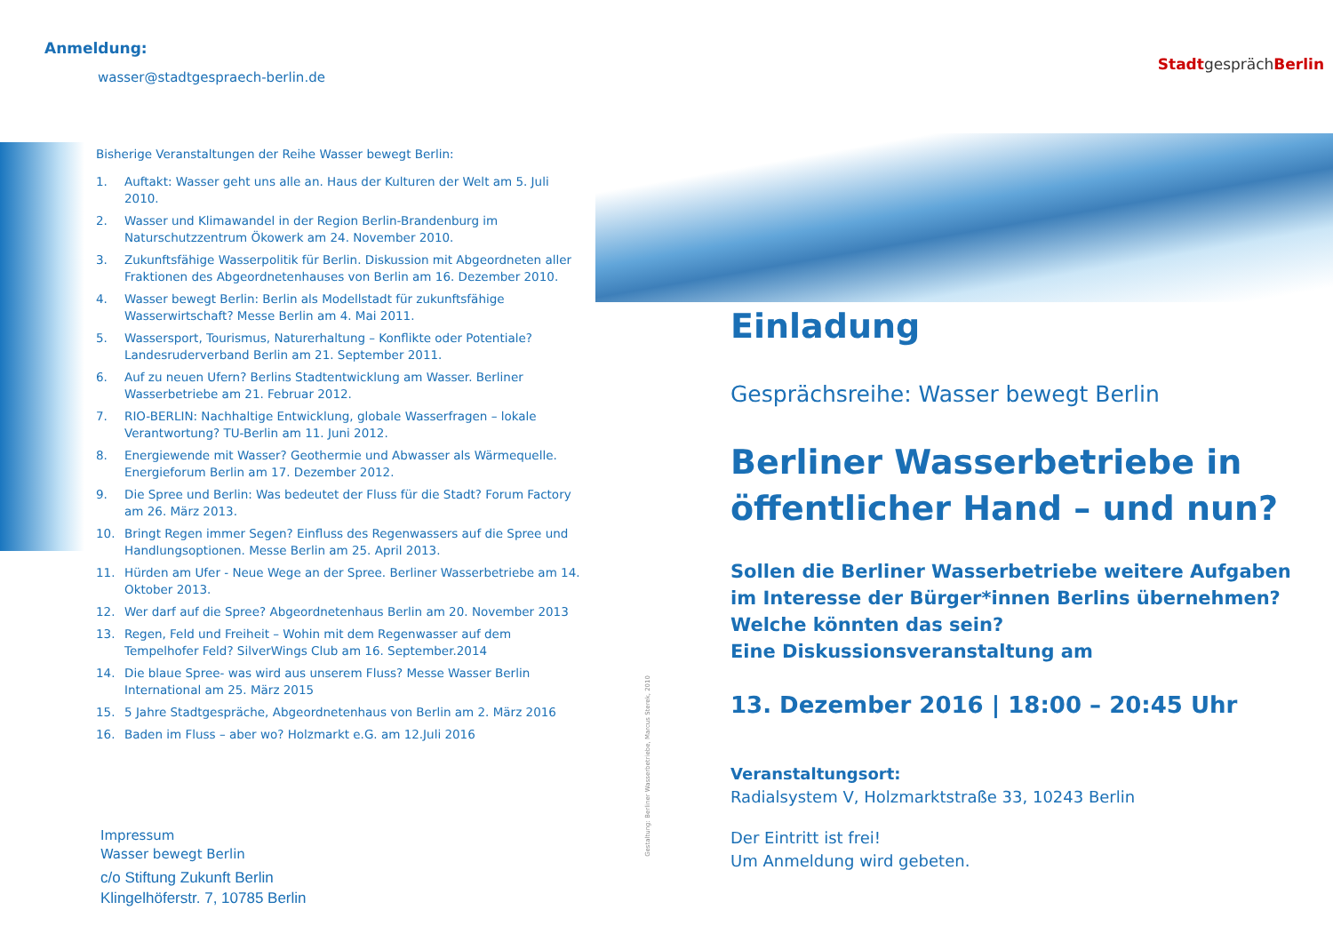Anmeldung:
wasser@stadtgespraech-berlin.de
Bisherige Veranstaltungen der Reihe Wasser bewegt Berlin:
1. Auftakt: Wasser geht uns alle an. Haus der Kulturen der Welt am 5. Juli 2010.
2. Wasser und Klimawandel in der Region Berlin-Brandenburg im Naturschutzzentrum Ökowerk am 24. November 2010.
3. Zukunftsfähige Wasserpolitik für Berlin. Diskussion mit Abgeordneten aller Fraktionen des Abgeordnetenhauses von Berlin am 16. Dezember 2010.
4. Wasser bewegt Berlin: Berlin als Modellstadt für zukunftsfähige Wasserwirtschaft? Messe Berlin am 4. Mai 2011.
5. Wassersport, Tourismus, Naturerhaltung – Konflikte oder Potentiale? Landesruderverband Berlin am 21. September 2011.
6. Auf zu neuen Ufern? Berlins Stadtentwicklung am Wasser. Berliner Wasserbetriebe am 21. Februar 2012.
7. RIO-BERLIN: Nachhaltige Entwicklung, globale Wasserfragen – lokale Verantwortung? TU-Berlin am 11. Juni 2012.
8. Energiewende mit Wasser? Geothermie und Abwasser als Wärmequelle. Energieforum Berlin am 17. Dezember 2012.
9. Die Spree und Berlin: Was bedeutet der Fluss für die Stadt? Forum Factory am 26. März 2013.
10. Bringt Regen immer Segen? Einfluss des Regenwassers auf die Spree und Handlungsoptionen. Messe Berlin am 25. April 2013.
11. Hürden am Ufer - Neue Wege an der Spree. Berliner Wasserbetriebe am 14. Oktober 2013.
12. Wer darf auf die Spree? Abgeordnetenhaus Berlin am 20. November 2013
13. Regen, Feld und Freiheit – Wohin mit dem Regenwasser auf dem Tempelhofer Feld? SilverWings Club am 16. September.2014
14. Die blaue Spree- was wird aus unserem Fluss? Messe Wasser Berlin International am 25. März 2015
15. 5 Jahre Stadtgespräche, Abgeordnetenhaus von Berlin am 2. März 2016
16. Baden im Fluss – aber wo? Holzmarkt e.G. am 12.Juli 2016
Impressum
Wasser bewegt Berlin
c/o Stiftung Zukunft Berlin
Klingelhöferstr. 7, 10785 Berlin
Gestaltung: Berliner Wasserbetriebe, Marcus Sterek, 2010
Stadtgespräch Berlin
Einladung
Gesprächsreihe: Wasser bewegt Berlin
Berliner Wasserbetriebe in öffentlicher Hand – und nun?
Sollen die Berliner Wasserbetriebe weitere Aufgaben im Interesse der Bürger*innen Berlins übernehmen? Welche könnten das sein?
Eine Diskussionsveranstaltung am
13. Dezember 2016 | 18:00 – 20:45 Uhr
Veranstaltungsort:
Radialsystem V, Holzmarktstraße 33, 10243 Berlin
Der Eintritt ist frei!
Um Anmeldung wird gebeten.